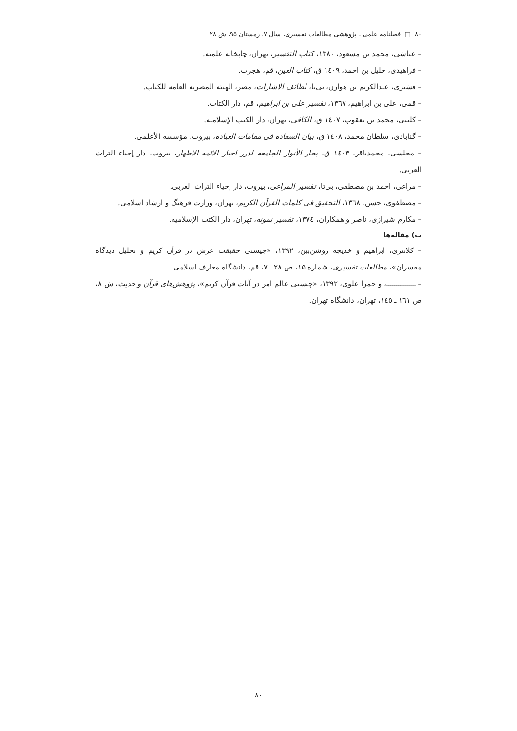۸۰ □ فصلنامه علمی ـ پژوهشی مطالعات تفسیری، سال ۷، زمستان ۹۵، ش ۲۸
– عیاشی، محمد بن مسعود، ۱۳۸۰، کتاب التفسیر، تهران، چاپخانه علمیه.
– فراهیدی، خلیل بن احمد، ۱٤۰۹ ق، کتاب العین، قم، هجرت.
– قشیری، عبدالکریم بن هوازن، بی‌تا، لطائف الاشارات، مصر، الهیئه المصریه العامه للکتاب.
– قمی، علی بن ابراهیم، ۱۳٦۷، تفسیر علی بن ابراهیم، قم، دار الکتاب.
– کلینی، محمد بن یعقوب، ۱٤۰۷ ق، الکافی، تهران، دار الکتب الإسلامیه.
– گنابادی، سلطان محمد، ۱٤۰۸ ق، بیان السعاده فی مقامات العباده، بیروت، مؤسسه الأعلمی.
– مجلسی، محمدباقر، ۱٤۰۳ ق، بحار الأنوار الجامعه لدرر اخبار الائمه الاطهار، بیروت، دار إحیاء التراث العربی.
– مراغی، احمد بن مصطفی، بی‌تا، تفسیر المراغی، بیروت، دار إحیاء التراث العربی.
– مصطفوی، حسن، ۱۳٦۸، التحقیق فی کلمات القرآن الکریم، تهران، وزارت فرهنگ و ارشاد اسلامی.
– مکارم شیرازی، ناصر و همکاران، ۱۳۷٤، تفسیر نمونه، تهران، دار الکتب الإسلامیه.
ب) مقاله‌ها
– کلانتری، ابراهیم و خدیجه روشن‌بین، ۱۳۹۲، «چیستی حقیقت عرش در قرآن کریم و تحلیل دیدگاه مفسران»، مطالعات تفسیری، شماره ۱۵، ص ۲۸ ـ ۷، قم، دانشگاه معارف اسلامی.
– ـــــــــــــــ، و حمرا علوی، ۱۳۹۲، «چیستی عالم امر در آیات قرآن کریم»، پژوهش‌های قرآن و حدیث، ش ۸، ص ۱٦۱ ـ ۱٤٥، تهران، دانشگاه تهران.
۸۰